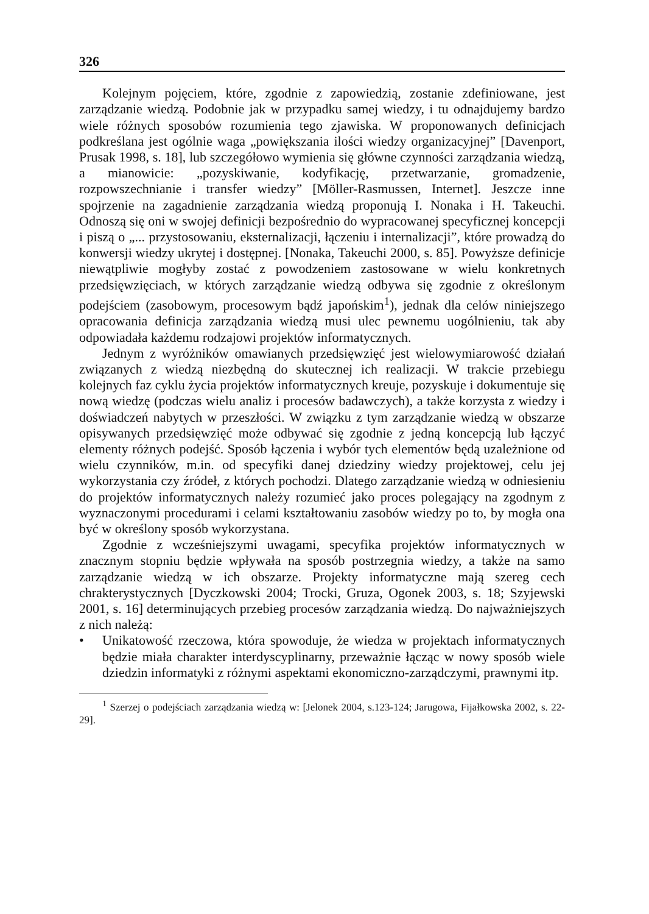326
Kolejnym pojęciem, które, zgodnie z zapowiedzią, zostanie zdefiniowane, jest zarządzanie wiedzą. Podobnie jak w przypadku samej wiedzy, i tu odnajdujemy bardzo wiele różnych sposobów rozumienia tego zjawiska. W proponowanych definicjach podkreślana jest ogólnie waga „powiększania ilości wiedzy organizacyjnej” [Davenport, Prusak 1998, s. 18], lub szczegółowo wymienia się główne czynności zarządzania wiedzą, a mianowicie: „pozyskiwanie, kodyfikację, przetwarzanie, gromadzenie, rozpowszechnianie i transfer wiedzy” [Möller-Rasmussen, Internet]. Jeszcze inne spojrzenie na zagadnienie zarządzania wiedzą proponują I. Nonaka i H. Takeuchi. Odnoszą się oni w swojej definicji bezpośrednio do wypracowanej specyficznej koncepcji i piszą o „... przystosowaniu, eksternalizacji, łączeniu i internalizacji”, które prowadzą do konwersji wiedzy ukrytej i dostępnej. [Nonaka, Takeuchi 2000, s. 85]. Powyższe definicje niewątpliwie mogłyby zostać z powodzeniem zastosowane w wielu konkretnych przedsięwzięciach, w których zarządzanie wiedzą odbywa się zgodnie z określonym podejściem (zasobowym, procesowym bądź japońskim<sup>1</sup>), jednak dla celów niniejszego opracowania definicja zarządzania wiedzą musi ulec pewnemu uogólnieniu, tak aby odpowiadała każdemu rodzajowi projektów informatycznych.
Jednym z wyróżników omawianych przedsięwzięć jest wielowymiarowość działań związanych z wiedzą niezbędną do skutecznej ich realizacji. W trakcie przebiegu kolejnych faz cyklu życia projektów informatycznych kreuje, pozyskuje i dokumentuje się nową wiedzę (podczas wielu analiz i procesów badawczych), a także korzysta z wiedzy i doświadczeń nabytych w przeszłości. W związku z tym zarządzanie wiedzą w obszarze opisywanych przedsięwzięć może odbywać się zgodnie z jedną koncepcją lub łączyć elementy różnych podejść. Sposób łączenia i wybór tych elementów będą uzależnione od wielu czynników, m.in. od specyfiki danej dziedziny wiedzy projektowej, celu jej wykorzystania czy źródeł, z których pochodzi. Dlatego zarządzanie wiedzą w odniesieniu do projektów informatycznych należy rozumieć jako proces polegający na zgodnym z wyznaczonymi procedurami i celami kształtowaniu zasobów wiedzy po to, by mogła ona być w określony sposób wykorzystana.
Zgodnie z wcześniejszymi uwagami, specyfika projektów informatycznych w znacznym stopniu będzie wpływała na sposób postrzegnia wiedzy, a także na samo zarządzanie wiedzą w ich obszarze. Projekty informatyczne mają szereg cech chrakterystycznych [Dyczkowski 2004; Trocki, Gruza, Ogonek 2003, s. 18; Szyjewski 2001, s. 16] determinujących przebieg procesów zarządzania wiedzą. Do najważniejszych z nich należą:
• Unikatowość rzeczowa, która spowoduje, że wiedza w projektach informatycznych będzie miała charakter interdyscyplinarny, przeważnie łącząc w nowy sposób wiele dziedzin informatyki z różnymi aspektami ekonomiczno-zarządczymi, prawnymi itp.
<sup>1</sup> Szerzej o podejściach zarządzania wiedzą w: [Jelonek 2004, s.123-124; Jarugowa, Fijałkowska 2002, s. 22-29].